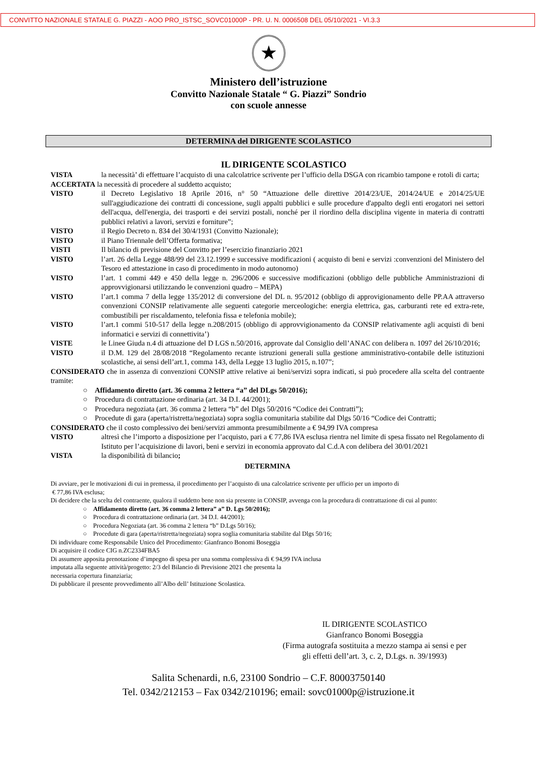CONVITTO NAZIONALE STATALE G. PIAZZI - AOO PRO_ISTSC_SOVC01000P - PR. U. N. 0006508 DEL 05/10/2021 - VI.3.3
★
Ministero dell’istruzione
Convitto Nazionale Statale “ G. Piazzi” Sondrio
con scuole annesse
DETERMINA del DIRIGENTE SCOLASTICO
IL DIRIGENTE SCOLASTICO
VISTA la necessità’ di effettuare l’acquisto di una calcolatrice scrivente per l’ufficio della DSGA con ricambio tampone e rotoli di carta;
ACCERTATA la necessità di procedere al suddetto acquisto;
VISTO il Decreto Legislativo 18 Aprile 2016, n° 50 “Attuazione delle direttive 2014/23/UE, 2014/24/UE e 2014/25/UE sull'aggiudicazione dei contratti di concessione, sugli appalti pubblici e sulle procedure d'appalto degli enti erogatori nei settori dell'acqua, dell'energia, dei trasporti e dei servizi postali, nonché per il riordino della disciplina vigente in materia di contratti pubblici relativi a lavori, servizi e forniture”;
VISTO il Regio Decreto n. 834 del 30/4/1931 (Convitto Nazionale);
VISTO il Piano Triennale dell’Offerta formativa;
VISTI Il bilancio di previsione del Convitto per l’esercizio finanziario 2021
VISTO l’art. 26 della Legge 488/99 del 23.12.1999 e successive modificazioni ( acquisto di beni e servizi :convenzioni del Ministero del Tesoro ed attestazione in caso di procedimento in modo autonomo)
VISTO l’art. 1 commi 449 e 450 della legge n. 296/2006 e successive modificazioni (obbligo delle pubbliche Amministrazioni di approvvigionarsi utilizzando le convenzioni quadro – MEPA)
VISTO l’art.1 comma 7 della legge 135/2012 di conversione del DL n. 95/2012 (obbligo di approvigionamento delle PP.AA attraverso convenzioni CONSIP relativamente alle seguenti categorie merceologiche: energia elettrica, gas, carburanti rete ed extra-rete, combustibili per riscaldamento, telefonia fissa e telefonia mobile);
VISTO l’art.1 commi 510-517 della legge n.208/2015 (obbligo di approvvigionamento da CONSIP relativamente agli acquisti di beni informatici e servizi di connettivita’)
VISTE le Linee Giuda n.4 di attuazione del D LGS n.50/2016, approvate dal Consiglio dell’ANAC con delibera n. 1097 del 26/10/2016;
VISTO il D.M. 129 del 28/08/2018 “Regolamento recante istruzioni generali sulla gestione amministrativo-contabile delle istituzioni scolastiche, ai sensi dell’art.1, comma 143, della Legge 13 luglio 2015, n.107”;
CONSIDERATO che in assenza di convenzioni CONSIP attive relative ai beni/servizi sopra indicati, si può procedere alla scelta del contraente tramite:
○ Affidamento diretto (art. 36 comma 2 lettera “a” del DLgs 50/2016);
○ Procedura di contrattazione ordinaria (art. 34 D.I. 44/2001);
○ Procedura negoziata (art. 36 comma 2 lettera “b” del Dlgs 50/2016 “Codice dei Contratti”);
○ Procedute di gara (aperta/ristretta/negoziata) sopra soglia comunitaria stabilite dal Dlgs 50/16 “Codice dei Contratti;
CONSIDERATO che il costo complessivo dei beni/servizi ammonta presumibilmente a € 94,99 IVA compresa
VISTO altresì che l’importo a disposizione per l’acquisto, pari a € 77,86 IVA esclusa rientra nel limite di spesa fissato nel Regolamento di Istituto per l’acquisizione di lavori, beni e servizi in economia approvato dal C.d.A con delibera del 30/01/2021
VISTA la disponibilità di bilancio;
DETERMINA
Di avviare, per le motivazioni di cui in premessa, il procedimento per l’acquisto di una calcolatrice scrivente per ufficio per un importo di
€ 77,86 IVA esclusa;
Di decidere che la scelta del contraente, qualora il suddetto bene non sia presente in CONSIP, avvenga con la procedura di contrattazione di cui al punto:
○ Affidamento diretto (art. 36 comma 2 lettera” a” D. Lgs 50/2016);
○ Procedura di contrattazione ordinaria (art. 34 D.I. 44/2001);
○ Procedura Negoziata (art. 36 comma 2 lettera “b” D.Lgs 50/16);
○ Procedute di gara (aperta/ristretta/negoziata) sopra soglia comunitaria stabilite dal Dlgs 50/16;
Di individuare come Responsabile Unico del Procedimento: Gianfranco Bonomi Boseggia
Di acquisire il codice CIG n.ZC2334FBA5
Di assumere apposita prenotazione d’impegno di spesa per una somma complessiva di € 94,99 IVA inclusa
imputata alla seguente attività/progetto: 2/3 del Bilancio di Previsione 2021 che presenta la
necessaria copertura finanziaria;
Di pubblicare il presente provvedimento all’Albo dell’ Istituzione Scolastica.
IL DIRIGENTE SCOLASTICO
Gianfranco Bonomi Boseggia
(Firma autografa sostituita a mezzo stampa ai sensi e per gli effetti dell’art. 3, c. 2, D.Lgs. n. 39/1993)
Salita Schenardi, n.6, 23100 Sondrio – C.F. 80003750140
Tel. 0342/212153 – Fax 0342/210196; email: sovc01000p@istruzione.it